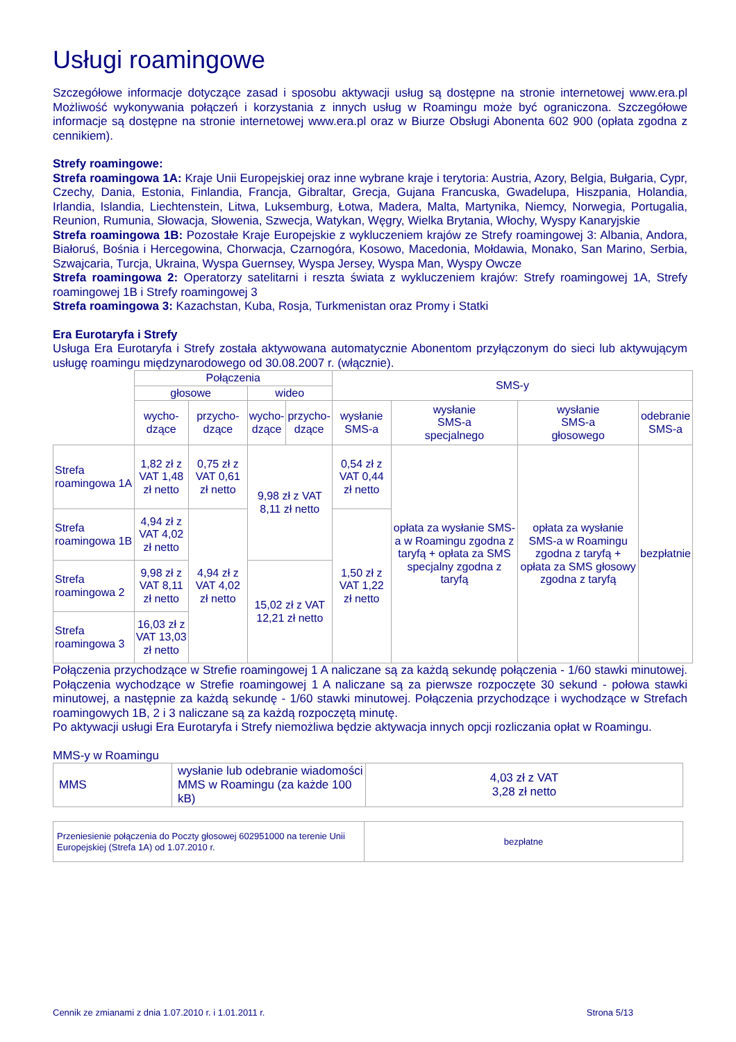Usługi roamingowe
Szczegółowe informacje dotyczące zasad i sposobu aktywacji usług są dostępne na stronie internetowej www.era.pl Możliwość wykonywania połączeń i korzystania z innych usług w Roamingu może być ograniczona. Szczegółowe informacje są dostępne na stronie internetowej www.era.pl oraz w Biurze Obsługi Abonenta 602 900 (opłata zgodna z cennikiem).
Strefy roamingowe:
Strefa roamingowa 1A: Kraje Unii Europejskiej oraz inne wybrane kraje i terytoria: Austria, Azory, Belgia, Bułgaria, Cypr, Czechy, Dania, Estonia, Finlandia, Francja, Gibraltar, Grecja, Gujana Francuska, Gwadelupa, Hiszpania, Holandia, Irlandia, Islandia, Liechtenstein, Litwa, Luksemburg, Łotwa, Madera, Malta, Martynika, Niemcy, Norwegia, Portugalia, Reunion, Rumunia, Słowacja, Słowenia, Szwecja, Watykan, Węgry, Wielka Brytania, Włochy, Wyspy Kanaryjskie
Strefa roamingowa 1B: Pozostałe Kraje Europejskie z wykluczeniem krajów ze Strefy roamingowej 3: Albania, Andora, Białoruś, Bośnia i Hercegowina, Chorwacja, Czarnogóra, Kosowo, Macedonia, Mołdawia, Monako, San Marino, Serbia, Szwajcaria, Turcja, Ukraina, Wyspa Guernsey, Wyspa Jersey, Wyspa Man, Wyspy Owcze
Strefa roamingowa 2: Operatorzy satelitarni i reszta świata z wykluczeniem krajów: Strefy roamingowej 1A, Strefy roamingowej 1B i Strefy roamingowej 3
Strefa roamingowa 3: Kazachstan, Kuba, Rosja, Turkmenistan oraz Promy i Statki
Era Eurotaryfa i Strefy
Usługa Era Eurotaryfa i Strefy została aktywowana automatycznie Abonentom przyłączonym do sieci lub aktywującym usługę roamingu międzynarodowego od 30.08.2007 r. (włącznie).
| | Połączenia | | | | SMS-y | | | |
| | głosowe | | wideo | | | | | |
| | wycho- dzące | przycho- dzące | wycho- dzące | przycho- dzące | wysłanie SMS-a | wysłanie SMS-a specjalnego | wysłanie SMS-a głosowego | odebranie SMS-a |
| Strefa roamingowa 1A | 1,82 zł z VAT 1,48 zł netto | 0,75 zł z VAT 0,61 zł netto | 9,98 zł z VAT 8,11 zł netto | | 0,54 zł z VAT 0,44 zł netto | opłata za wysłanie SMS-a w Roamingu zgodna z taryfą + opłata za SMS specjalny zgodna z taryfą | opłata za wysłanie SMS-a w Roamingu zgodna z taryfą + opłata za SMS głosowy zgodna z taryfą | bezpłatnie |
| Strefa roamingowa 1B | 4,94 zł z VAT 4,02 zł netto | 4,94 zł z VAT 4,02 zł netto | | | 1,50 zł z VAT 1,22 zł netto | | | |
| Strefa roamingowa 2 | 9,98 zł z VAT 8,11 zł netto | | 15,02 zł z VAT 12,21 zł netto | | | | | |
| Strefa roamingowa 3 | 16,03 zł z VAT 13,03 zł netto | | | | | | | |
Połączenia przychodzące w Strefie roamingowej 1 A naliczane są za każdą sekundę połączenia - 1/60 stawki minutowej. Połączenia wychodzące w Strefie roamingowej 1 A naliczane są za pierwsze rozpoczęte 30 sekund - połowa stawki minutowej, a następnie za każdą sekundę - 1/60 stawki minutowej. Połączenia przychodzące i wychodzące w Strefach roamingowych 1B, 2 i 3 naliczane są za każdą rozpoczętą minutę.
Po aktywacji usługi Era Eurotaryfa i Strefy niemożliwa będzie aktywacja innych opcji rozliczania opłat w Roamingu.
MMS-y w Roamingu
| MMS | wysłanie lub odebranie wiadomości MMS w Roamingu (za każde 100 kB) | 4,03 zł z VAT 3,28 zł netto |
| Przeniesienie połączenia do Poczty głosowej 602951000 na terenie Unii Europejskiej (Strefa 1A) od 1.07.2010 r. | bezpłatne |
Cennik ze zmianami z dnia 1.07.2010 r. i 1.01.2011 r. Strona 5/13